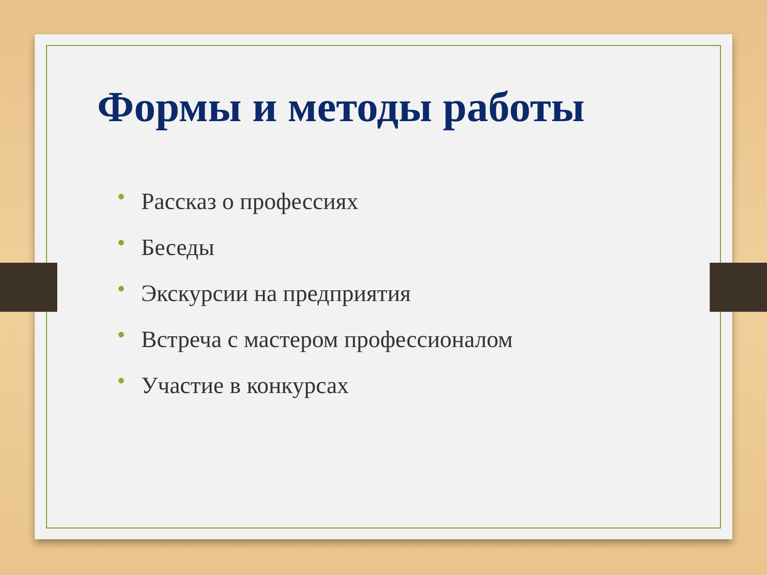Формы и методы работы
• Рассказ о профессиях
• Беседы
• Экскурсии на предприятия
• Встреча с мастером профессионалом
• Участие в конкурсах